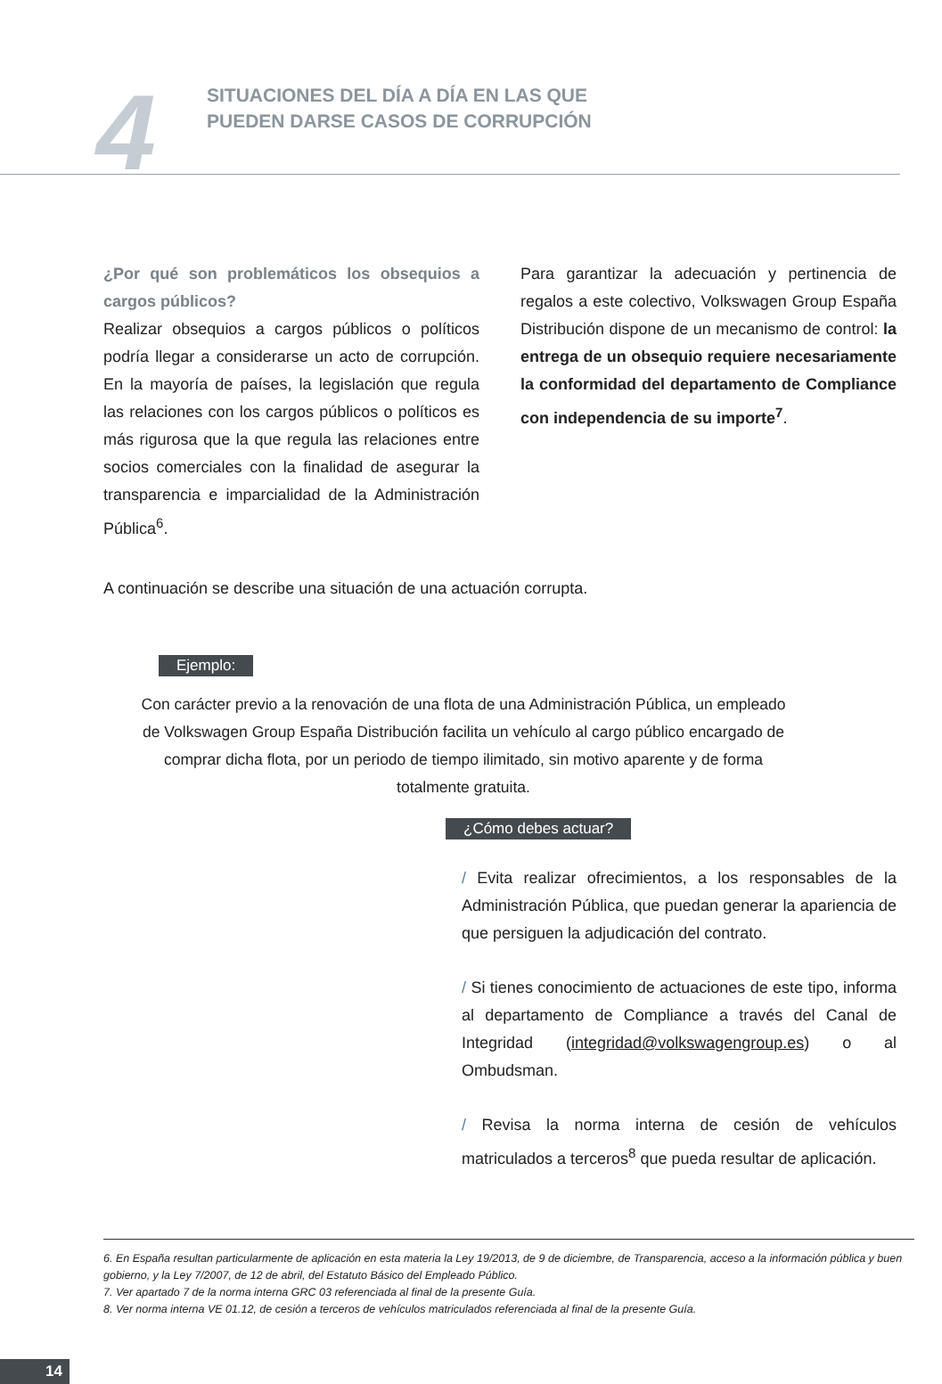4
SITUACIONES DEL DÍA A DÍA EN LAS QUE
PUEDEN DARSE CASOS DE CORRUPCIÓN
¿Por qué son problemáticos los obsequios a cargos públicos?
Realizar obsequios a cargos públicos o políticos podría llegar a considerarse un acto de corrupción. En la mayoría de países, la legislación que regula las relaciones con los cargos públicos o políticos es más rigurosa que la que regula las relaciones entre socios comerciales con la finalidad de asegurar la transparencia e imparcialidad de la Administración Pública<sup>6</sup>.
Para garantizar la adecuación y pertinencia de regalos a este colectivo, Volkswagen Group España Distribución dispone de un mecanismo de control: la entrega de un obsequio requiere necesariamente la conformidad del departamento de Compliance con independencia de su importe<sup>7</sup>.
A continuación se describe una situación de una actuación corrupta.
Ejemplo:
Con carácter previo a la renovación de una flota de una Administración Pública, un empleado de Volkswagen Group España Distribución facilita un vehículo al cargo público encargado de comprar dicha flota, por un periodo de tiempo ilimitado, sin motivo aparente y de forma totalmente gratuita.
¿Cómo debes actuar?
/ Evita realizar ofrecimientos, a los responsables de la Administración Pública, que puedan generar la apariencia de que persiguen la adjudicación del contrato.
/ Si tienes conocimiento de actuaciones de este tipo, informa al departamento de Compliance a través del Canal de Integridad (integridad@volkswagengroup.es) o al Ombudsman.
/ Revisa la norma interna de cesión de vehículos matriculados a terceros<sup>8</sup> que pueda resultar de aplicación.
6. En España resultan particularmente de aplicación en esta materia la Ley 19/2013, de 9 de diciembre, de Transparencia, acceso a la información pública y buen gobierno, y la Ley 7/2007, de 12 de abril, del Estatuto Básico del Empleado Público.
7. Ver apartado 7 de la norma interna GRC 03 referenciada al final de la presente Guía.
8. Ver norma interna VE 01.12, de cesión a terceros de vehículos matriculados referenciada al final de la presente Guía.
14